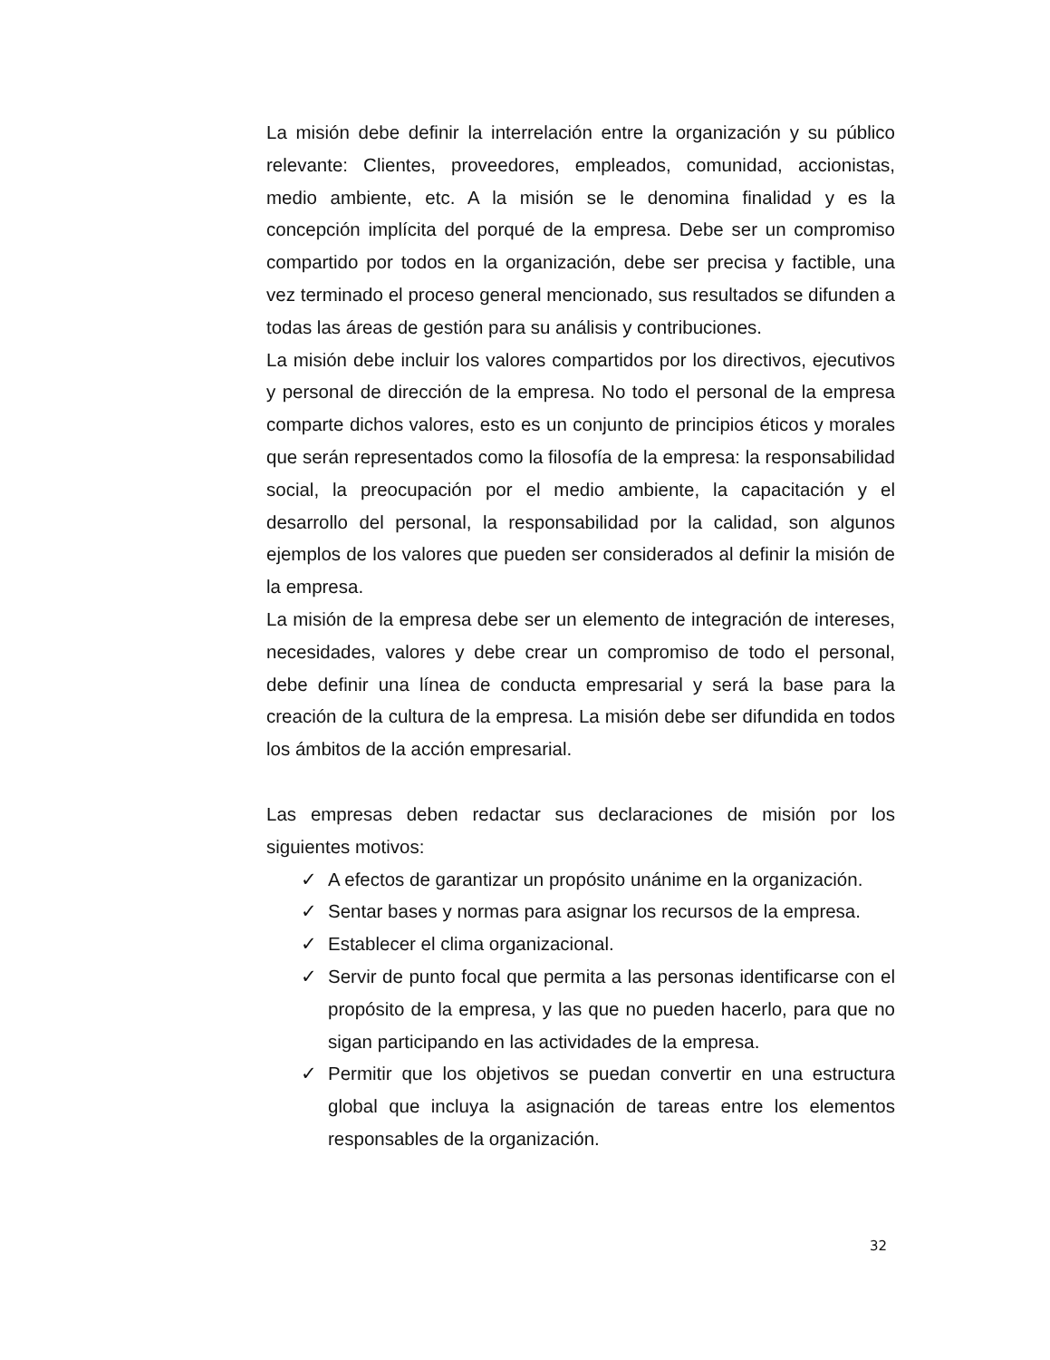La misión debe definir la interrelación entre la organización y su público relevante: Clientes, proveedores, empleados, comunidad, accionistas, medio ambiente, etc. A la misión se le denomina finalidad y es la concepción implícita del porqué de la empresa. Debe ser un compromiso compartido por todos en la organización, debe ser precisa y factible, una vez terminado el proceso general mencionado, sus resultados se difunden a todas las áreas de gestión para su análisis y contribuciones.
La misión debe incluir los valores compartidos por los directivos, ejecutivos y personal de dirección de la empresa. No todo el personal de la empresa comparte dichos valores, esto es un conjunto de principios éticos y morales que serán representados como la filosofía de la empresa: la responsabilidad social, la preocupación por el medio ambiente, la capacitación y el desarrollo del personal, la responsabilidad por la calidad, son algunos ejemplos de los valores que pueden ser considerados al definir la misión de la empresa.
La misión de la empresa debe ser un elemento de integración de intereses, necesidades, valores y debe crear un compromiso de todo el personal, debe definir una línea de conducta empresarial y será la base para la creación de la cultura de la empresa. La misión debe ser difundida en todos los ámbitos de la acción empresarial.
Las empresas deben redactar sus declaraciones de misión por los siguientes motivos:
✓ A efectos de garantizar un propósito unánime en la organización.
✓ Sentar bases y normas para asignar los recursos de la empresa.
✓ Establecer el clima organizacional.
✓ Servir de punto focal que permita a las personas identificarse con el propósito de la empresa, y las que no pueden hacerlo, para que no sigan participando en las actividades de la empresa.
✓ Permitir que los objetivos se puedan convertir en una estructura global que incluya la asignación de tareas entre los elementos responsables de la organización.
32